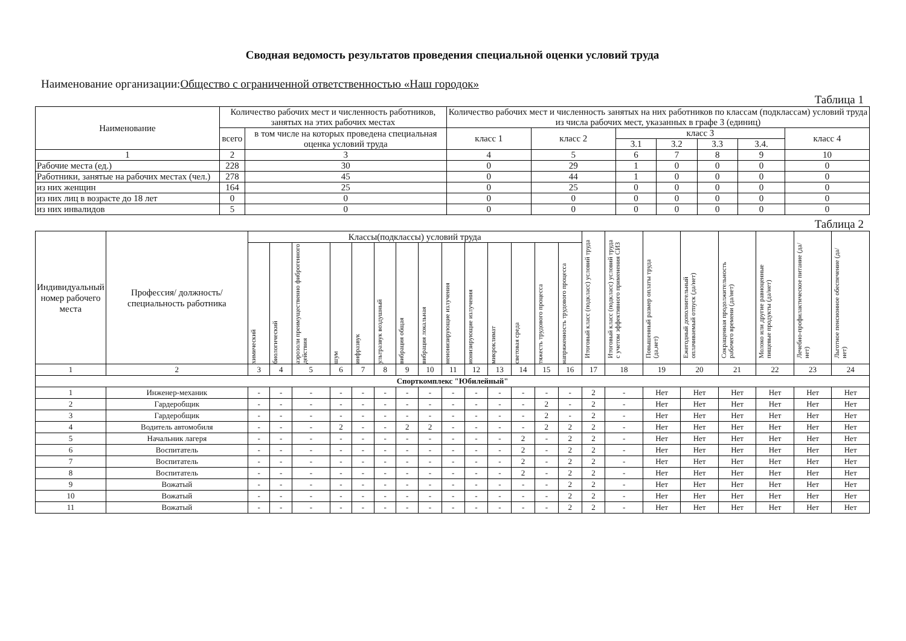Сводная ведомость результатов проведения специальной оценки условий труда
Наименование организации:Общество с ограниченной ответственностью «Наш городок»
Таблица 1
| Наименование | Количество рабочих мест и численность работников, занятых на этих рабочих местах | | Количество рабочих мест и численность занятых на них работников по классам (подклассам) условий труда из числа рабочих мест, указанных в графе 3 (единиц) | | | | | | |
| --- | --- | --- | --- | --- | --- | --- | --- | --- | --- |
| | всего | в том числе на которых проведена специальная оценка условий труда | класс 1 | класс 2 | класс 3 | | | | класс 4 |
| | | | | | 3.1 | 3.2 | 3.3 | 3.4. | |
| 1 | 2 | 3 | 4 | 5 | 6 | 7 | 8 | 9 | 10 |
| Рабочие места (ед.) | 228 | 30 | 0 | 29 | 1 | 0 | 0 | 0 | 0 |
| Работники, занятые на рабочих местах (чел.) | 278 | 45 | 0 | 44 | 1 | 0 | 0 | 0 | 0 |
| из них женщин | 164 | 25 | 0 | 25 | 0 | 0 | 0 | 0 | 0 |
| из них лиц в возрасте до 18 лет | 0 | 0 | 0 | 0 | 0 | 0 | 0 | 0 | 0 |
| из них инвалидов | 5 | 0 | 0 | 0 | 0 | 0 | 0 | 0 | 0 |
Таблица 2
| Индивидуальный номер рабочего места | Профессия/ должность/ специальность работника | Классы(подклассы) условий труда | | | | | | | | | | | | | | Итоговый класс (подкласс) условий труда | Итоговый класс (подкласс) условий труда с учетом эффективного применения СИЗ | Повышенный размер оплаты труда (да,нет) | Ежегодный дополнительный оплачиваемый отпуск (да/нет) | Сокращенная продолжительность рабочего времени (да/нет) | Молоко или другие равноценные пищевые продукты (да/нет) | Лечебно-профилактическое питание (да/нет) | Льготное пенсионное обеспечение (да/нет) |
| --- | --- | --- | --- | --- | --- | --- | --- | --- | --- | --- | --- | --- | --- | --- | --- | --- | --- | --- | --- | --- | --- | --- | --- |
| | | химический | биологический | аэрозоли преимущественно фиброгенного действия | шум | инфразвук | ультразвук воздушный | вибрация общая | вибрация локальная | неионизирующие излучения | ионизирующие излучения | микроклимат | световая среда | тяжесть трудового процесса | напряженность трудового процесса | | | | | | | | |
| 1 | 2 | 3 | 4 | 5 | 6 | 7 | 8 | 9 | 10 | 11 | 12 | 13 | 14 | 15 | 16 | 17 | 18 | 19 | 20 | 21 | 22 | 23 | 24 |
| Спорткомплекс "Юбилейный" | | | | | | | | | | | | | | | | | | | | | | | |
| 1 | Инженер-механик | - | - | - | - | - | - | - | - | - | - | - | - | - | - | 2 | - | Нет | Нет | Нет | Нет | Нет | Нет |
| 2 | Гардеробщик | - | - | - | - | - | - | - | - | - | - | - | - | 2 | - | 2 | - | Нет | Нет | Нет | Нет | Нет | Нет |
| 3 | Гардеробщик | - | - | - | - | - | - | - | - | - | - | - | - | 2 | - | 2 | - | Нет | Нет | Нет | Нет | Нет | Нет |
| 4 | Водитель автомобиля | - | - | - | 2 | - | - | 2 | 2 | - | - | - | - | 2 | 2 | 2 | - | Нет | Нет | Нет | Нет | Нет | Нет |
| 5 | Начальник лагеря | - | - | - | - | - | - | - | - | - | - | - | 2 | - | 2 | 2 | - | Нет | Нет | Нет | Нет | Нет | Нет |
| 6 | Воспитатель | - | - | - | - | - | - | - | - | - | - | - | 2 | - | 2 | 2 | - | Нет | Нет | Нет | Нет | Нет | Нет |
| 7 | Воспитатель | - | - | - | - | - | - | - | - | - | - | - | 2 | - | 2 | 2 | - | Нет | Нет | Нет | Нет | Нет | Нет |
| 8 | Воспитатель | - | - | - | - | - | - | - | - | - | - | - | 2 | - | 2 | 2 | - | Нет | Нет | Нет | Нет | Нет | Нет |
| 9 | Вожатый | - | - | - | - | - | - | - | - | - | - | - | - | - | 2 | 2 | - | Нет | Нет | Нет | Нет | Нет | Нет |
| 10 | Вожатый | - | - | - | - | - | - | - | - | - | - | - | - | - | 2 | 2 | - | Нет | Нет | Нет | Нет | Нет | Нет |
| 11 | Вожатый | - | - | - | - | - | - | - | - | - | - | - | - | - | 2 | 2 | - | Нет | Нет | Нет | Нет | Нет | Нет |